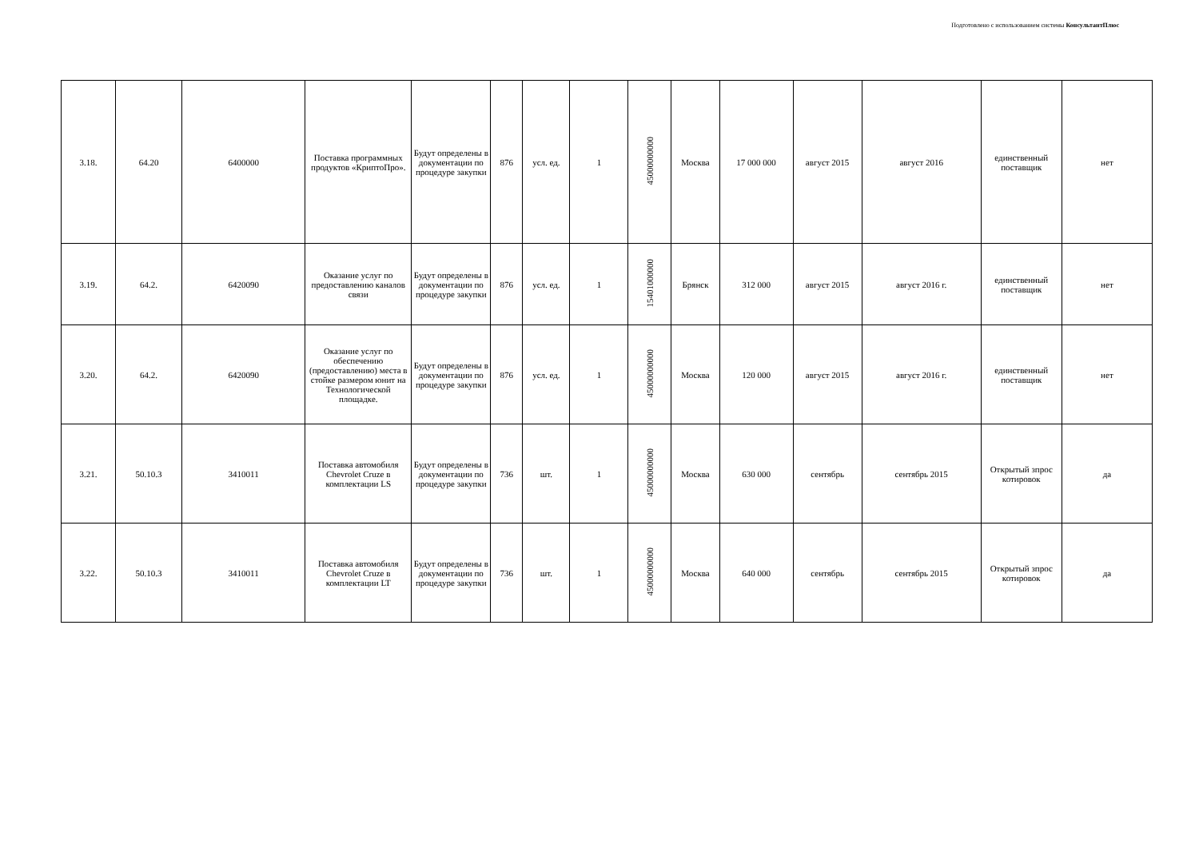Подготовлено с использованием системы КонсультантПлюс
| 3.18. | 64.20 | 6400000 | Поставка программных продуктов «КриптоПро». | Будут определены в документации по процедуре закупки | 876 | усл. ед. | 1 | 45000000000 | Москва | 17 000 000 | август 2015 | август 2016 | единственный поставщик | нет |
| 3.19. | 64.2. | 6420090 | Оказание услуг по предоставлению каналов связи | Будут определены в документации по процедуре закупки | 876 | усл. ед. | 1 | 15401000000 | Брянск | 312 000 | август 2015 | август 2016 г. | единственный поставщик | нет |
| 3.20. | 64.2. | 6420090 | Оказание услуг по обеспечению (предоставлению) места в стойке размером юнит на Технологической площадке. | Будут определены в документации по процедуре закупки | 876 | усл. ед. | 1 | 45000000000 | Москва | 120 000 | август 2015 | август 2016 г. | единственный поставщик | нет |
| 3.21. | 50.10.3 | 3410011 | Поставка автомобиля Chevrolet Cruze в комплектации LS | Будут определены в документации по процедуре закупки | 736 | шт. | 1 | 45000000000 | Москва | 630 000 | сентябрь | сентябрь 2015 | Открытый зпрос котировок | да |
| 3.22. | 50.10.3 | 3410011 | Поставка автомобиля Chevrolet Cruze в комплектации LT | Будут определены в документации по процедуре закупки | 736 | шт. | 1 | 45000000000 | Москва | 640 000 | сентябрь | сентябрь 2015 | Открытый зпрос котировок | да |